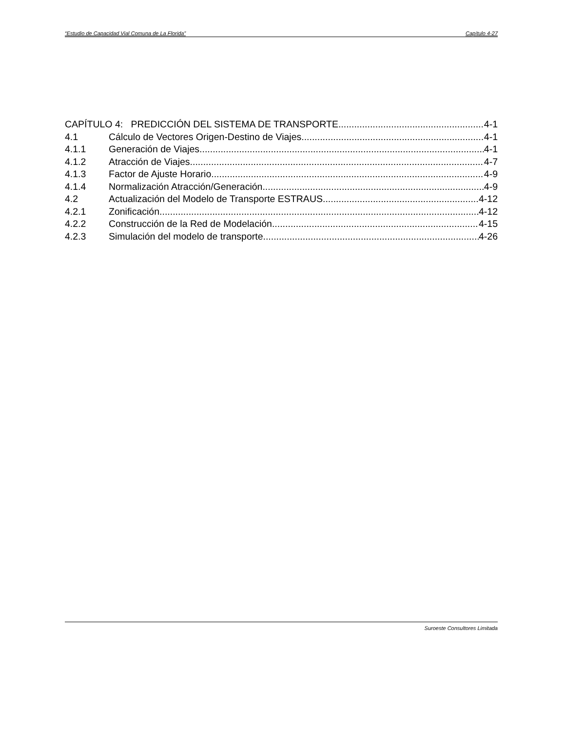“Estudio de Capacidad Vial Comuna de La Florida” Capítulo 4-27
CAPÍTULO 4: PREDICCIÓN DEL SISTEMA DE TRANSPORTE 4-1
4.1 Cálculo de Vectores Origen-Destino de Viajes 4-1
4.1.1 Generación de Viajes 4-1
4.1.2 Atracción de Viajes 4-7
4.1.3 Factor de Ajuste Horario 4-9
4.1.4 Normalización Atracción/Generación 4-9
4.2 Actualización del Modelo de Transporte ESTRAUS 4-12
4.2.1 Zonificación 4-12
4.2.2 Construcción de la Red de Modelación 4-15
4.2.3 Simulación del modelo de transporte 4-26
Suroeste Consultores Limitada